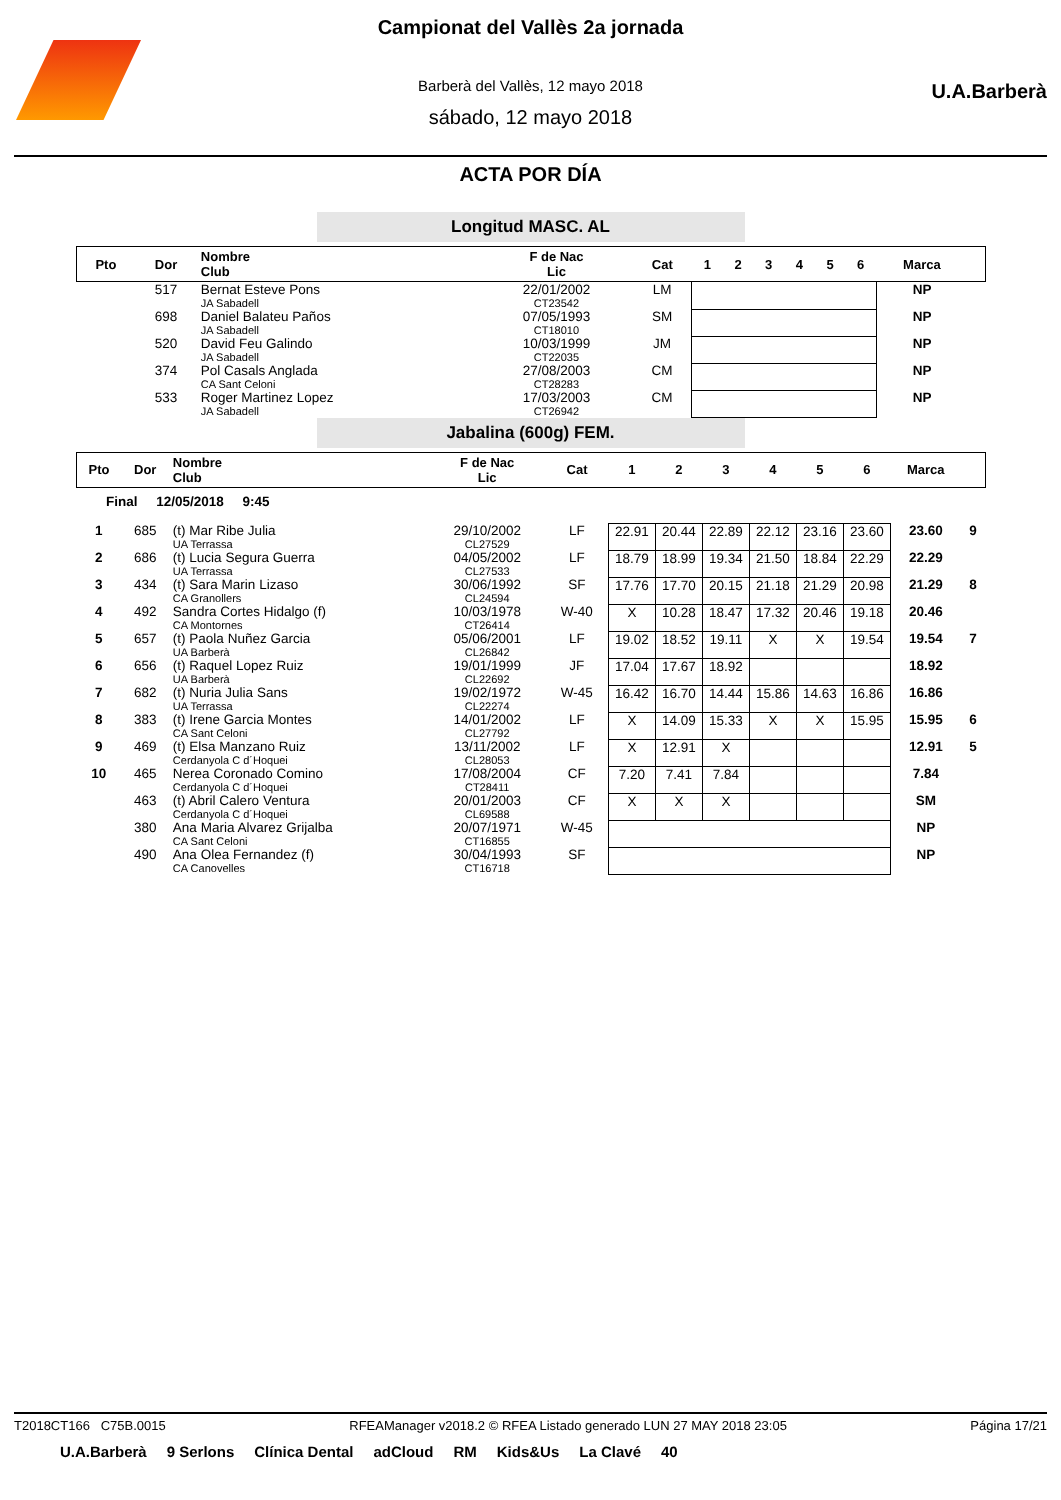U.A.Barberà
Campionat del Vallès 2a jornada
Barberà del Vallès, 12 mayo 2018
sábado, 12 mayo 2018
ACTA POR DÍA
Longitud MASC. AL
| Pto | Dor | Nombre Club | F de Nac Lic | Cat | 1 | 2 | 3 | 4 | 5 | 6 | Marca | |
| --- | --- | --- | --- | --- | --- | --- | --- | --- | --- | --- | --- | --- |
| | 517 | Bernat Esteve Pons JA Sabadell | 22/01/2002 CT23542 | LM | | | | | | | NP | |
| | 698 | Daniel Balateu Paños JA Sabadell | 07/05/1993 CT18010 | SM | | | | | | | NP | |
| | 520 | David Feu Galindo JA Sabadell | 10/03/1999 CT22035 | JM | | | | | | | NP | |
| | 374 | Pol Casals Anglada CA Sant Celoni | 27/08/2003 CT28283 | CM | | | | | | | NP | |
| | 533 | Roger Martinez Lopez JA Sabadell | 17/03/2003 CT26942 | CM | | | | | | | NP | |
Jabalina (600g) FEM.
| Pto | Dor | Nombre Club | F de Nac Lic | Cat | 1 | 2 | 3 | 4 | 5 | 6 | Marca | |
| --- | --- | --- | --- | --- | --- | --- | --- | --- | --- | --- | --- | --- |
| Final 12/05/2018 9:45 | | | | | | | | | | | | |
| 1 | 685 | (t) Mar Ribe Julia UA Terrassa | 29/10/2002 CL27529 | LF | 22.91 | 20.44 | 22.89 | 22.12 | 23.16 | 23.60 | 23.60 | 9 |
| 2 | 686 | (t) Lucia Segura Guerra UA Terrassa | 04/05/2002 CL27533 | LF | 18.79 | 18.99 | 19.34 | 21.50 | 18.84 | 22.29 | 22.29 | |
| 3 | 434 | (t) Sara Marin Lizaso CA Granollers | 30/06/1992 CL24594 | SF | 17.76 | 17.70 | 20.15 | 21.18 | 21.29 | 20.98 | 21.29 | 8 |
| 4 | 492 | Sandra Cortes Hidalgo (f) CA Montornes | 10/03/1978 CT26414 | W-40 | X | 10.28 | 18.47 | 17.32 | 20.46 | 19.18 | 20.46 | |
| 5 | 657 | (t) Paola Nuñez Garcia UA Barberà | 05/06/2001 CL26842 | LF | 19.02 | 18.52 | 19.11 | X | X | 19.54 | 19.54 | 7 |
| 6 | 656 | (t) Raquel Lopez Ruiz UA Barberà | 19/01/1999 CL22692 | JF | 17.04 | 17.67 | 18.92 | | | | 18.92 | |
| 7 | 682 | (t) Nuria Julia Sans UA Terrassa | 19/02/1972 CL22274 | W-45 | 16.42 | 16.70 | 14.44 | 15.86 | 14.63 | 16.86 | 16.86 | |
| 8 | 383 | (t) Irene Garcia Montes CA Sant Celoni | 14/01/2002 CL27792 | LF | X | 14.09 | 15.33 | X | X | 15.95 | 15.95 | 6 |
| 9 | 469 | (t) Elsa Manzano Ruiz Cerdanyola C d´Hoquei | 13/11/2002 CL28053 | LF | X | 12.91 | X | | | | 12.91 | 5 |
| 10 | 465 | Nerea Coronado Comino Cerdanyola C d´Hoquei | 17/08/2004 CT28411 | CF | 7.20 | 7.41 | 7.84 | | | | 7.84 | |
| | 463 | (t) Abril Calero Ventura Cerdanyola C d´Hoquei | 20/01/2003 CL69588 | CF | X | X | X | | | | SM | |
| | 380 | Ana Maria Alvarez Grijalba CA Sant Celoni | 20/07/1971 CT16855 | W-45 | | | | | | | NP | |
| | 490 | Ana Olea Fernandez (f) CA Canovelles | 30/04/1993 CT16718 | SF | | | | | | | NP | |
T2018CT166 C75B.0015 RFEAManager v2018.2 © RFEA Listado generado LUN 27 MAY 2018 23:05 Página 17/21
U.A.Barberà 9 Serlons Clínica Dental adCloud RM Kids&Us La Clavé 40